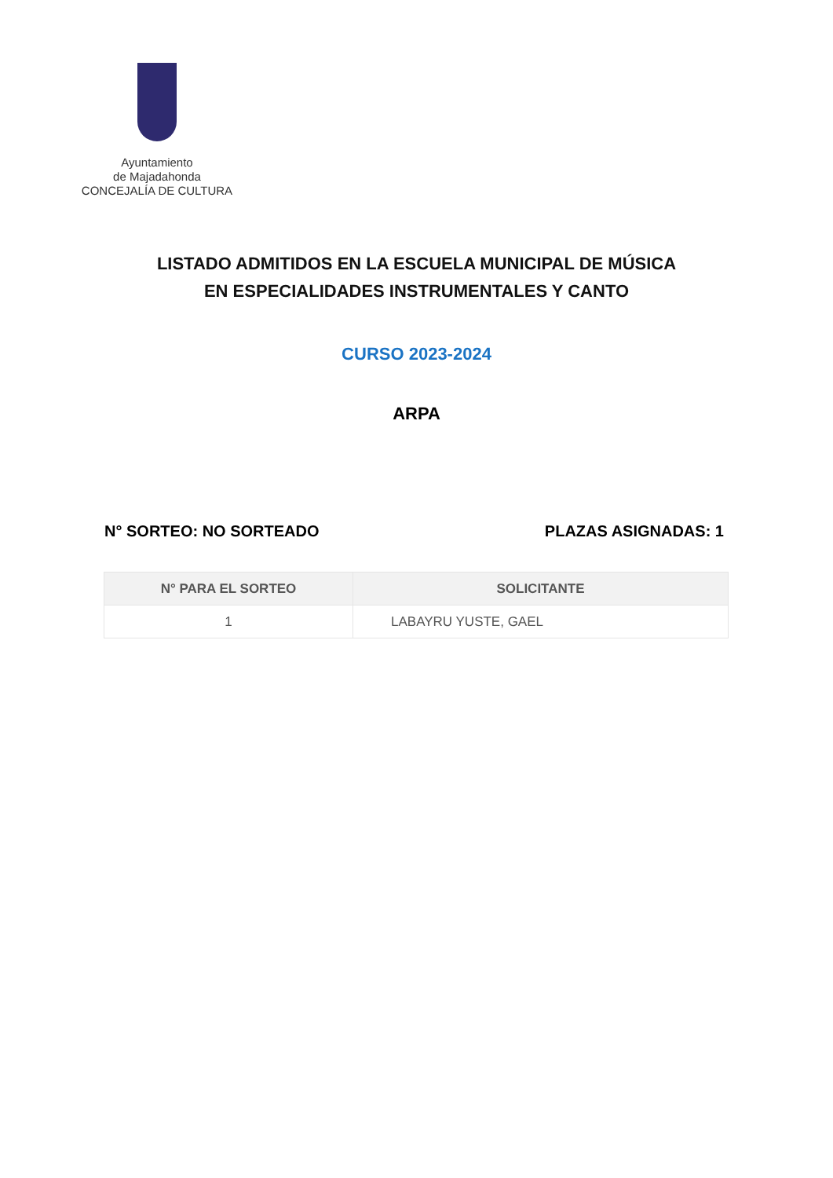Ayuntamiento
de Majadahonda
CONCEJALÍA DE CULTURA
LISTADO ADMITIDOS EN LA ESCUELA MUNICIPAL DE MÚSICA
EN ESPECIALIDADES INSTRUMENTALES Y CANTO
CURSO 2023-2024
ARPA
N° SORTEO: NO SORTEADO PLAZAS ASIGNADAS: 1
| N° PARA EL SORTEO | SOLICITANTE |
| --- | --- |
| 1 | LABAYRU YUSTE, GAEL |